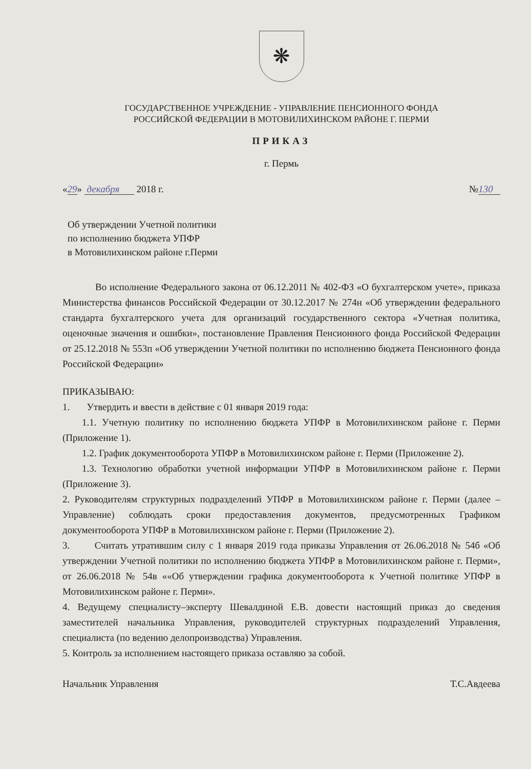❋
ГОСУДАРСТВЕННОЕ УЧРЕЖДЕНИЕ - УПРАВЛЕНИЕ ПЕНСИОННОГО ФОНДА
РОССИЙСКОЙ ФЕДЕРАЦИИ В МОТОВИЛИХИНСКОМ РАЙОНЕ Г. ПЕРМИ
ПРИКАЗ
г. Пермь
«29» декабря 2018 г. №130
Об утверждении Учетной политики
по исполнению бюджета УПФР
в Мотовилихинском районе г.Перми
Во исполнение Федерального закона от 06.12.2011 № 402-ФЗ «О бухгалтерском учете», приказа Министерства финансов Российской Федерации от 30.12.2017 № 274н «Об утверждении федерального стандарта бухгалтерского учета для организаций государственного сектора «Учетная политика, оценочные значения и ошибки», постановление Правления Пенсионного фонда Российской Федерации от 25.12.2018 № 553п «Об утверждении Учетной политики по исполнению бюджета Пенсионного фонда Российской Федерации»
ПРИКАЗЫВАЮ:
1. Утвердить и ввести в действие с 01 января 2019 года:
1.1. Учетную политику по исполнению бюджета УПФР в Мотовилихинском районе г. Перми (Приложение 1).
1.2. График документооборота УПФР в Мотовилихинском районе г. Перми (Приложение 2).
1.3. Технологию обработки учетной информации УПФР в Мотовилихинском районе г. Перми (Приложение 3).
2. Руководителям структурных подразделений УПФР в Мотовилихинском районе г. Перми (далее – Управление) соблюдать сроки предоставления документов, предусмотренных Графиком документооборота УПФР в Мотовилихинском районе г. Перми (Приложение 2).
3. Считать утратившим силу с 1 января 2019 года приказы Управления от 26.06.2018 № 54б «Об утверждении Учетной политики по исполнению бюджета УПФР в Мотовилихинском районе г. Перми», от 26.06.2018 № 54в ««Об утверждении графика документооборота к Учетной политике УПФР в Мотовилихинском районе г. Перми».
4. Ведущему специалисту–эксперту Шевалдиной Е.В. довести настоящий приказ до сведения заместителей начальника Управления, руководителей структурных подразделений Управления, специалиста (по ведению делопроизводства) Управления.
5. Контроль за исполнением настоящего приказа оставляю за собой.
Начальник Управления Т.С.Авдеева